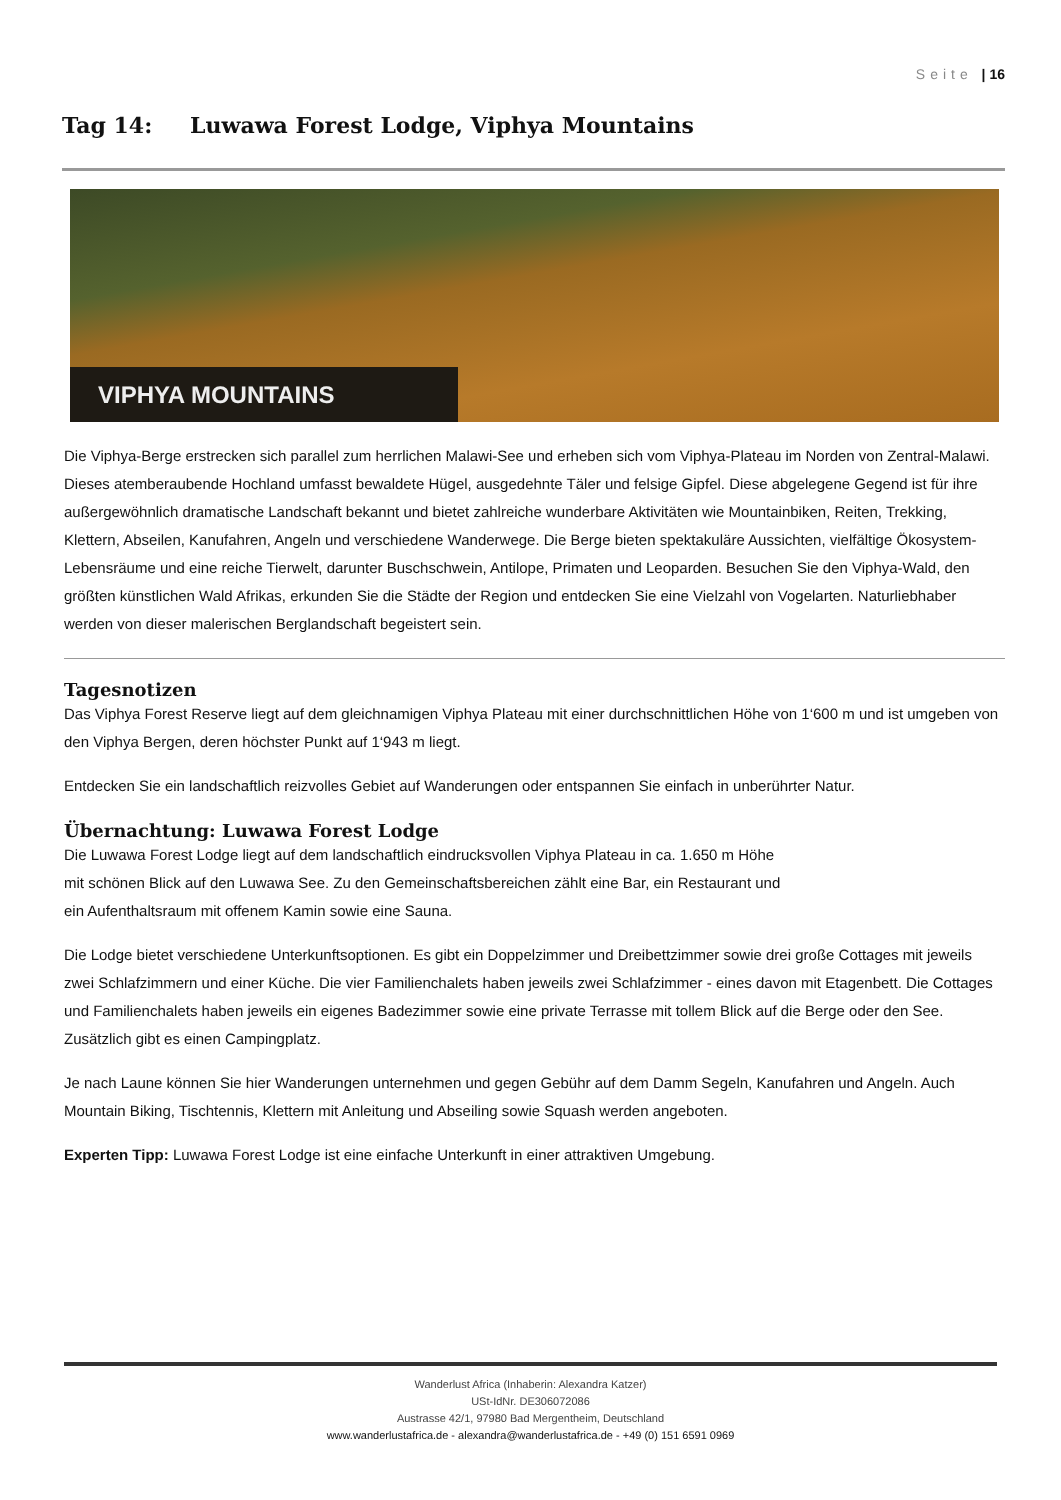Seite | 16
Tag 14: Luwawa Forest Lodge, Viphya Mountains
VIPHYA MOUNTAINS
Die Viphya-Berge erstrecken sich parallel zum herrlichen Malawi-See und erheben sich vom Viphya-Plateau im Norden von Zentral-Malawi. Dieses atemberaubende Hochland umfasst bewaldete Hügel, ausgedehnte Täler und felsige Gipfel. Diese abgelegene Gegend ist für ihre außergewöhnlich dramatische Landschaft bekannt und bietet zahlreiche wunderbare Aktivitäten wie Mountainbiken, Reiten, Trekking, Klettern, Abseilen, Kanufahren, Angeln und verschiedene Wanderwege. Die Berge bieten spektakuläre Aussichten, vielfältige Ökosystem-Lebensräume und eine reiche Tierwelt, darunter Buschschwein, Antilope, Primaten und Leoparden. Besuchen Sie den Viphya-Wald, den größten künstlichen Wald Afrikas, erkunden Sie die Städte der Region und entdecken Sie eine Vielzahl von Vogelarten. Naturliebhaber werden von dieser malerischen Berglandschaft begeistert sein.
Tagesnotizen
Das Viphya Forest Reserve liegt auf dem gleichnamigen Viphya Plateau mit einer durchschnittlichen Höhe von 1‘600 m und ist umgeben von den Viphya Bergen, deren höchster Punkt auf 1‘943 m liegt.
Entdecken Sie ein landschaftlich reizvolles Gebiet auf Wanderungen oder entspannen Sie einfach in unberührter Natur.
Übernachtung: Luwawa Forest Lodge
Die Luwawa Forest Lodge liegt auf dem landschaftlich eindrucksvollen Viphya Plateau in ca. 1.650 m Höhe
mit schönen Blick auf den Luwawa See. Zu den Gemeinschaftsbereichen zählt eine Bar, ein Restaurant und
ein Aufenthaltsraum mit offenem Kamin sowie eine Sauna.
Die Lodge bietet verschiedene Unterkunftsoptionen. Es gibt ein Doppelzimmer und Dreibettzimmer sowie drei große Cottages mit jeweils zwei Schlafzimmern und einer Küche. Die vier Familienchalets haben jeweils zwei Schlafzimmer - eines davon mit Etagenbett. Die Cottages und Familienchalets haben jeweils ein eigenes Badezimmer sowie eine private Terrasse mit tollem Blick auf die Berge oder den See. Zusätzlich gibt es einen Campingplatz.
Je nach Laune können Sie hier Wanderungen unternehmen und gegen Gebühr auf dem Damm Segeln, Kanufahren und Angeln. Auch Mountain Biking, Tischtennis, Klettern mit Anleitung und Abseiling sowie Squash werden angeboten.
Experten Tipp: Luwawa Forest Lodge ist eine einfache Unterkunft in einer attraktiven Umgebung.
Wanderlust Africa (Inhaberin: Alexandra Katzer)
USt-IdNr. DE306072086
Austrasse 42/1, 97980 Bad Mergentheim, Deutschland
www.wanderlustafrica.de - alexandra@wanderlustafrica.de - +49 (0) 151 6591 0969